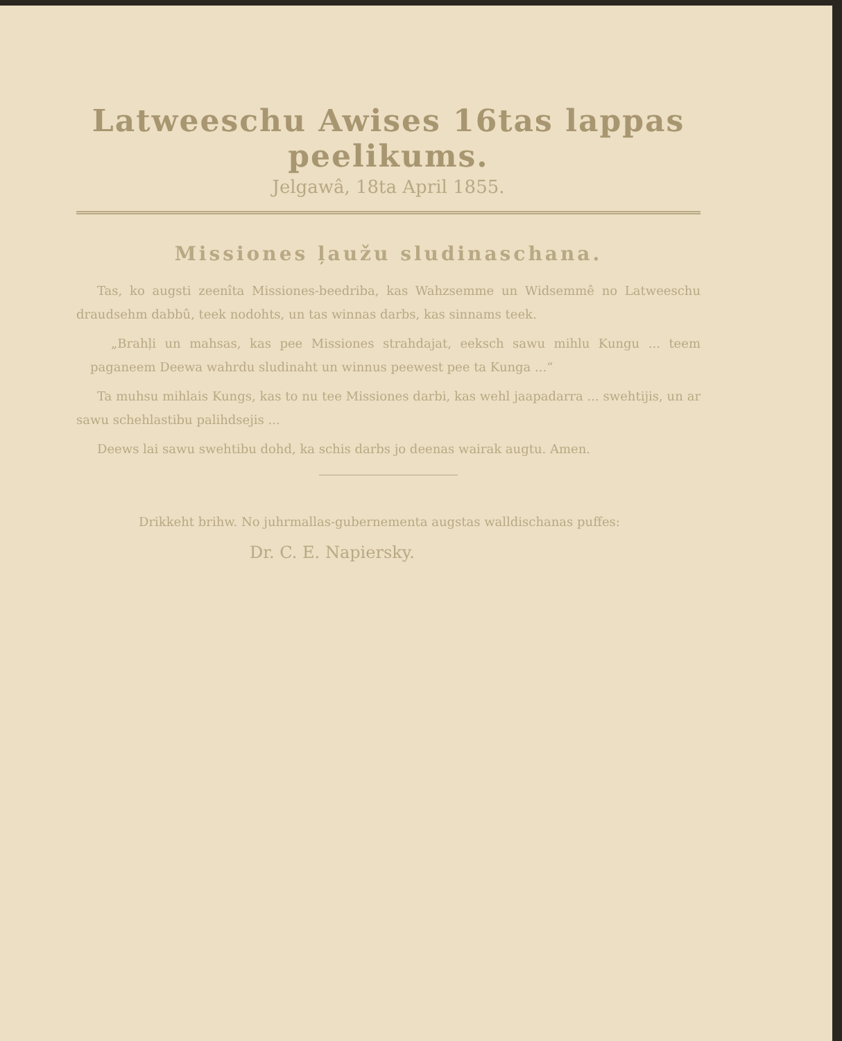Latweeschu Awises 16tas lappas peelikums.
Jelgawâ, 18ta April 1855.
Missiones ļaužu sludinaschana.
Tas, ko augsti zeenîta Missiones-beedriba, kas Wahzsemme un Widsemmê no Latweeschu draudsehm dabbû, teek nodohts, un tas winnas darbs, kas sinnams teek.
„Brahļi un mahsas, kas pee Missiones strahdajat, eeksch sawu mihlu Kungu ... teem paganeem Deewa wahrdu sludinaht un winnus peewest pee ta Kunga ...“
Ta muhsu mihlais Kungs, kas to nu tee Missiones darbi, kas wehl jaapadarra ... swehtijis, un ar sawu schehlastibu palihdsejis ...
Deews lai sawu swehtibu dohd, ka schis darbs jo deenas wairak augtu. Amen.
Drikkeht brihw. No juhrmallas-gubernementa augstas walldischanas puffes:
Dr. C. E. Napiersky.